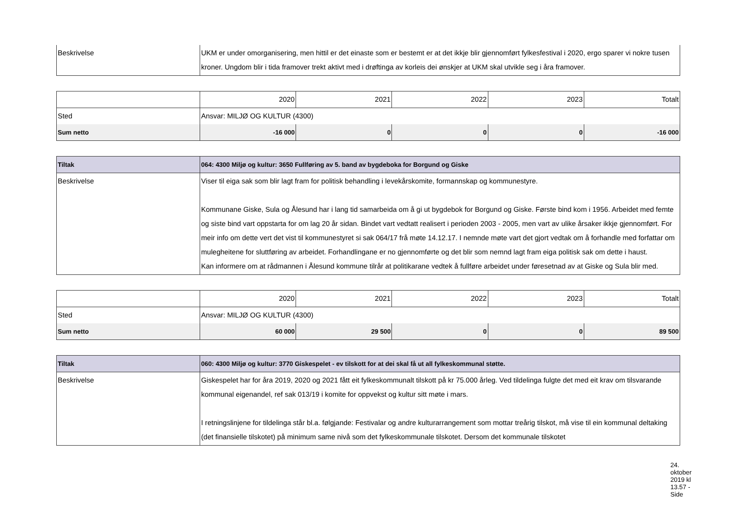| Beskrivelse | UKM er under omorganisering, men hittil er det einaste som er bestemt er at det ikkje blir gjennomført fylkesfestival i 2020, ergo sparer vi nokre tusen kroner. Ungdom blir i tida framover trekt aktivt med i drøftinga av korleis dei ønskjer at UKM skal utvikle seg i åra framover. |
| | 2020 | 2021 | 2022 | 2023 | Totalt |
| Sted | Ansvar: MILJØ OG KULTUR (4300) | | | | |
| Sum netto | -16 000 | 0 | 0 | 0 | -16 000 |
| Tiltak | 064: 4300 Miljø og kultur: 3650 Fullføring av 5. band av bygdeboka for Borgund og Giske |
| Beskrivelse | Viser til eiga sak som blir lagt fram for politisk behandling i levekårskomite, formannskap og kommunestyre. Kommunane Giske, Sula og Ålesund har i lang tid samarbeida om å gi ut bygdebok for Borgund og Giske. Første bind kom i 1956. Arbeidet med femte og siste bind vart oppstarta for om lag 20 år sidan. Bindet vart vedtatt realisert i perioden 2003 - 2005, men vart av ulike årsaker ikkje gjennomført. For meir info om dette vert det vist til kommunestyret si sak 064/17 frå møte 14.12.17. I nemnde møte vart det gjort vedtak om å forhandle med forfattar om mulegheitene for sluttføring av arbeidet. Forhandlingane er no gjennomførte og det blir som nemnd lagt fram eiga politisk sak om dette i haust. Kan informere om at rådmannen i Ålesund kommune tilrår at politikarane vedtek å fullføre arbeidet under føresetnad av at Giske og Sula blir med. |
| | 2020 | 2021 | 2022 | 2023 | Totalt |
| Sted | Ansvar: MILJØ OG KULTUR (4300) | | | | |
| Sum netto | 60 000 | 29 500 | 0 | 0 | 89 500 |
| Tiltak | 060: 4300 Miljø og kultur: 3770 Giskespelet - ev tilskott for at dei skal få ut all fylkeskommunal støtte. |
| Beskrivelse | Giskespelet har for åra 2019, 2020 og 2021 fått eit fylkeskommunalt tilskott på kr 75.000 årleg. Ved tildelinga fulgte det med eit krav om tilsvarande kommunal eigenandel, ref sak 013/19 i komite for oppvekst og kultur sitt møte i mars. I retningslinjene for tildelinga står bl.a. følgjande: Festivalar og andre kulturarrangement som mottar treårig tilskot, må vise til ein kommunal deltaking (det finansielle tilskotet) på minimum same nivå som det fylkeskommunale tilskotet. Dersom det kommunale tilskotet |
24. oktober 2019 kl 13.57 - Side